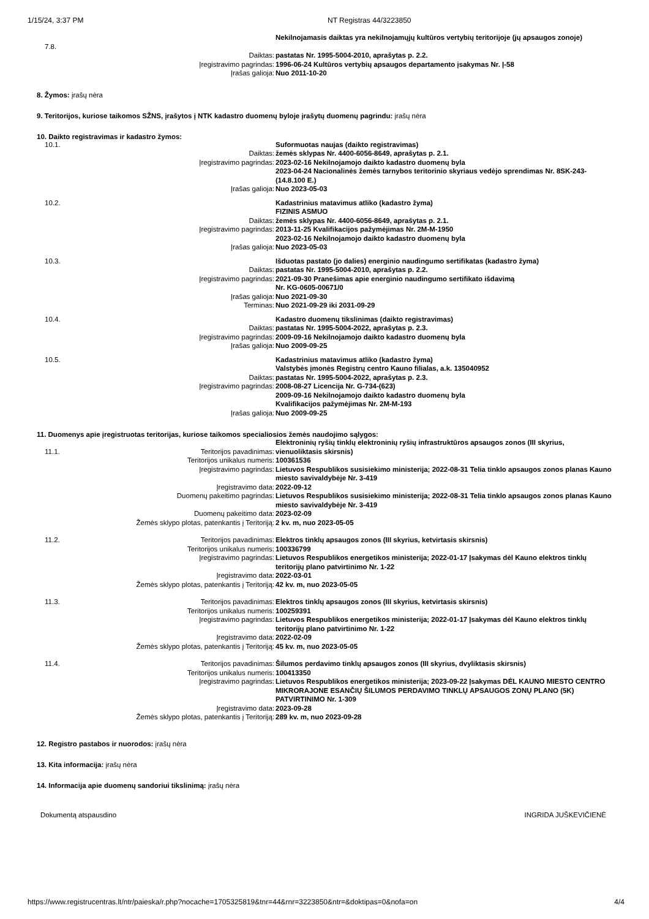1/15/24, 3:37 PM NT Registras 44/3223850
| 7.8. | | Nekilnojamasis daiktas yra nekilnojamųjų kultūros vertybių teritorijoje (jų apsaugos zonoje) |
| | Daiktas: | pastatas Nr. 1995-5004-2010, aprašytas p. 2.2. |
| | Įregistravimo pagrindas: | 1996-06-24 Kultūros vertybių apsaugos departamento įsakymas Nr. Į-58 |
| | Įrašas galioja: | Nuo 2011-10-20 |
8. Žymos: įrašų nėra
9. Teritorijos, kuriose taikomos SŽNS, įrašytos į NTK kadastro duomenų byloje įrašytų duomenų pagrindu: įrašų nėra
10. Daikto registravimas ir kadastro žymos:
| 10.1. | | Suformuotas naujas (daikto registravimas) |
| | Daiktas: | žemės sklypas Nr. 4400-6056-8649, aprašytas p. 2.1. |
| | Įregistravimo pagrindas: | 2023-02-16 Nekilnojamojo daikto kadastro duomenų byla 2023-04-24 Nacionalinės žemės tarnybos teritorinio skyriaus vedėjo sprendimas Nr. 8SK-243-(14.8.100 E.) |
| | Įrašas galioja: | Nuo 2023-05-03 |
| 10.2. | | Kadastrinius matavimus atliko (kadastro žyma) FIZINIS ASMUO |
| | Daiktas: | žemės sklypas Nr. 4400-6056-8649, aprašytas p. 2.1. |
| | Įregistravimo pagrindas: | 2013-11-25 Kvalifikacijos pažymėjimas Nr. 2M-M-1950 2023-02-16 Nekilnojamojo daikto kadastro duomenų byla |
| | Įrašas galioja: | Nuo 2023-05-03 |
| 10.3. | | Išduotas pastato (jo dalies) energinio naudingumo sertifikatas (kadastro žyma) |
| | Daiktas: | pastatas Nr. 1995-5004-2010, aprašytas p. 2.2. |
| | Įregistravimo pagrindas: | 2021-09-30 Pranešimas apie energinio naudingumo sertifikato išdavimą Nr. KG-0605-00671/0 |
| | Įrašas galioja: | Nuo 2021-09-30 |
| | Terminas: | Nuo 2021-09-29 iki 2031-09-29 |
| 10.4. | | Kadastro duomenų tikslinimas (daikto registravimas) |
| | Daiktas: | pastatas Nr. 1995-5004-2022, aprašytas p. 2.3. |
| | Įregistravimo pagrindas: | 2009-09-16 Nekilnojamojo daikto kadastro duomenų byla |
| | Įrašas galioja: | Nuo 2009-09-25 |
| 10.5. | | Kadastrinius matavimus atliko (kadastro žyma) Valstybės įmonės Registrų centro Kauno filialas, a.k. 135040952 |
| | Daiktas: | pastatas Nr. 1995-5004-2022, aprašytas p. 2.3. |
| | Įregistravimo pagrindas: | 2008-08-27 Licencija Nr. G-734-(623) 2009-09-16 Nekilnojamojo daikto kadastro duomenų byla Kvalifikacijos pažymėjimas Nr. 2M-M-193 |
| | Įrašas galioja: | Nuo 2009-09-25 |
11. Duomenys apie įregistruotas teritorijas, kuriose taikomos specialiosios žemės naudojimo sąlygos:
| 11.1. | Teritorijos pavadinimas: | Elektroninių ryšių tinklų elektroninių ryšių infrastruktūros apsaugos zonos (III skyrius, vienuoliktasis skirsnis) |
| | Teritorijos unikalus numeris: | 100361536 |
| | Įregistravimo pagrindas: | Lietuvos Respublikos susisiekimo ministerija; 2022-08-31 Telia tinklo apsaugos zonos planas Kauno miesto savivaldybėje Nr. 3-419 |
| | Įregistravimo data: | 2022-09-12 |
| | Duomenų pakeitimo pagrindas: | Lietuvos Respublikos susisiekimo ministerija; 2022-08-31 Telia tinklo apsaugos zonos planas Kauno miesto savivaldybėje Nr. 3-419 |
| | Duomenų pakeitimo data: | 2023-02-09 |
| | Žemės sklypo plotas, patenkantis į Teritoriją: | 2 kv. m, nuo 2023-05-05 |
| 11.2. | Teritorijos pavadinimas: | Elektros tinklų apsaugos zonos (III skyrius, ketvirtasis skirsnis) |
| | Teritorijos unikalus numeris: | 100336799 |
| | Įregistravimo pagrindas: | Lietuvos Respublikos energetikos ministerija; 2022-01-17 Įsakymas dėl Kauno elektros tinklų teritorijų plano patvirtinimo Nr. 1-22 |
| | Įregistravimo data: | 2022-03-01 |
| | Žemės sklypo plotas, patenkantis į Teritoriją: | 42 kv. m, nuo 2023-05-05 |
| 11.3. | Teritorijos pavadinimas: | Elektros tinklų apsaugos zonos (III skyrius, ketvirtasis skirsnis) |
| | Teritorijos unikalus numeris: | 100259391 |
| | Įregistravimo pagrindas: | Lietuvos Respublikos energetikos ministerija; 2022-01-17 Įsakymas dėl Kauno elektros tinklų teritorijų plano patvirtinimo Nr. 1-22 |
| | Įregistravimo data: | 2022-02-09 |
| | Žemės sklypo plotas, patenkantis į Teritoriją: | 45 kv. m, nuo 2023-05-05 |
| 11.4. | Teritorijos pavadinimas: | Šilumos perdavimo tinklų apsaugos zonos (III skyrius, dvyliktasis skirsnis) |
| | Teritorijos unikalus numeris: | 100413350 |
| | Įregistravimo pagrindas: | Lietuvos Respublikos energetikos ministerija; 2023-09-22 Įsakymas DĖL KAUNO MIESTO CENTRO MIKRORAJONE ESANČIŲ ŠILUMOS PERDAVIMO TINKLŲ APSAUGOS ZONŲ PLANO (5K) PATVIRTINIMO Nr. 1-309 |
| | Įregistravimo data: | 2023-09-28 |
| | Žemės sklypo plotas, patenkantis į Teritoriją: | 289 kv. m, nuo 2023-09-28 |
12. Registro pastabos ir nuorodos: įrašų nėra
13. Kita informacija: įrašų nėra
14. Informacija apie duomenų sandoriui tikslinimą: įrašų nėra
Dokumentą atspausdino INGRIDA JUŠKEVIČIENĖ
https://www.registrucentras.lt/ntr/paieska/r.php?nocache=1705325819&tnr=44&rnr=3223850&ntr=&doktipas=0&nofa=on 4/4